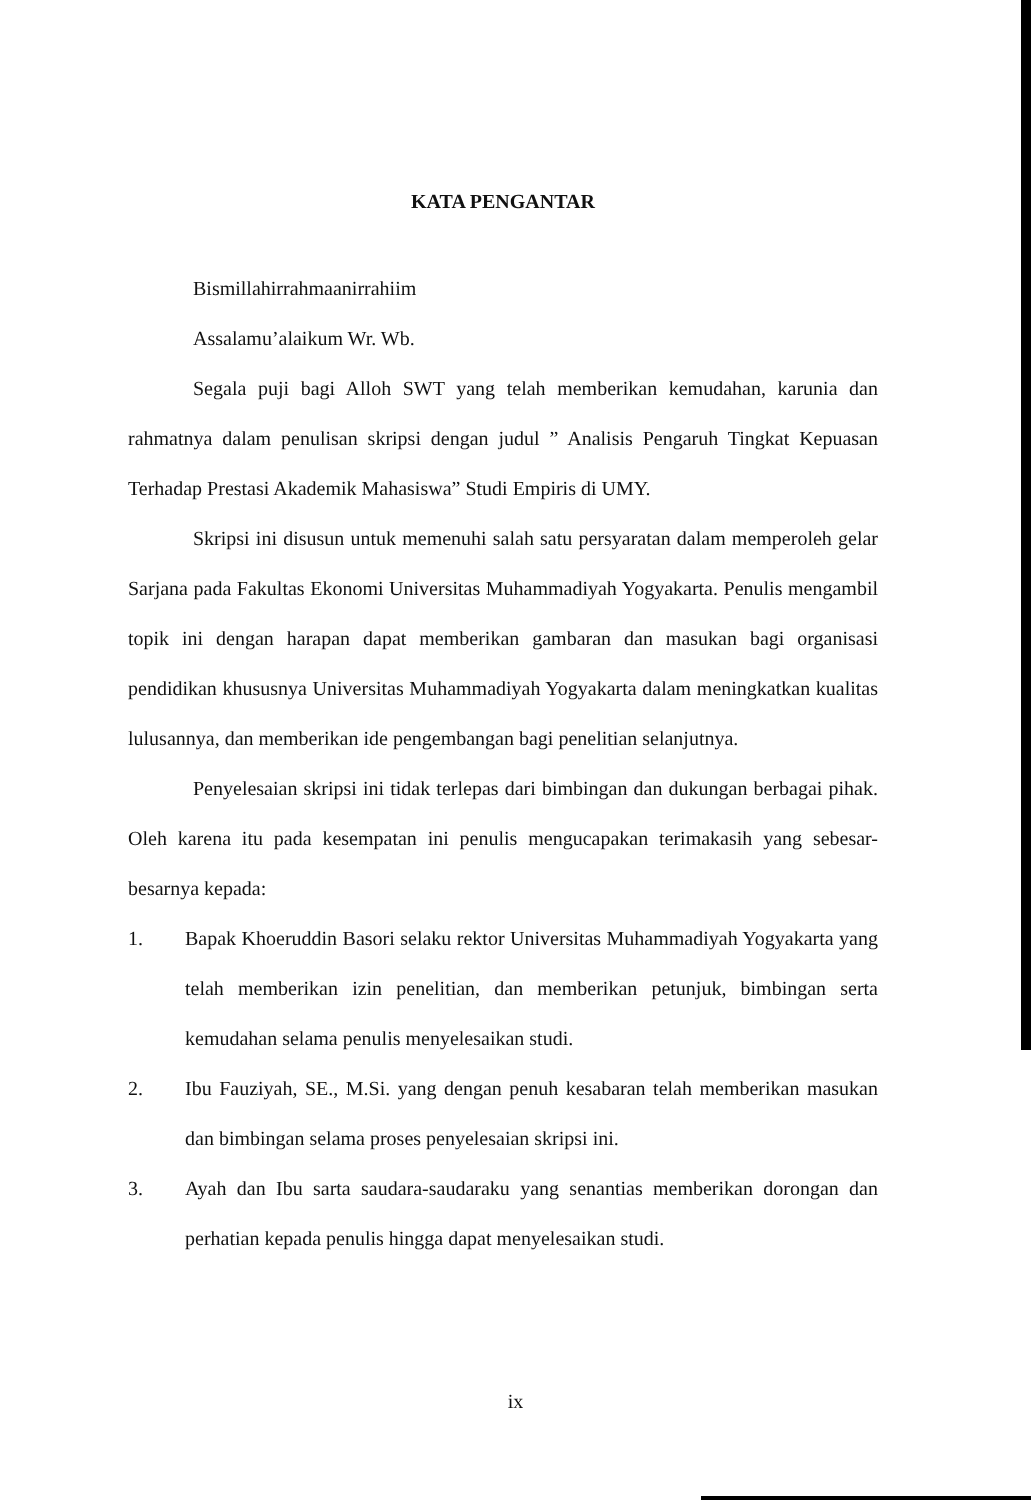KATA PENGANTAR
Bismillahirrahmaanirrahiim
Assalamu’alaikum Wr. Wb.
Segala puji bagi Alloh SWT yang telah memberikan kemudahan, karunia dan rahmatnya dalam penulisan skripsi dengan judul ” Analisis Pengaruh Tingkat Kepuasan Terhadap Prestasi Akademik Mahasiswa” Studi Empiris di UMY.
Skripsi ini disusun untuk memenuhi salah satu persyaratan dalam memperoleh gelar Sarjana pada Fakultas Ekonomi Universitas Muhammadiyah Yogyakarta. Penulis mengambil topik ini dengan harapan dapat memberikan gambaran dan masukan bagi organisasi pendidikan khususnya Universitas Muhammadiyah Yogyakarta dalam meningkatkan kualitas lulusannya, dan memberikan ide pengembangan bagi penelitian selanjutnya.
Penyelesaian skripsi ini tidak terlepas dari bimbingan dan dukungan berbagai pihak. Oleh karena itu pada kesempatan ini penulis mengucapakan terimakasih yang sebesar-besarnya kepada:
1. Bapak Khoeruddin Basori selaku rektor Universitas Muhammadiyah Yogyakarta yang telah memberikan izin penelitian, dan memberikan petunjuk, bimbingan serta kemudahan selama penulis menyelesaikan studi.
2. Ibu Fauziyah, SE., M.Si. yang dengan penuh kesabaran telah memberikan masukan dan bimbingan selama proses penyelesaian skripsi ini.
3. Ayah dan Ibu sarta saudara-saudaraku yang senantias memberikan dorongan dan perhatian kepada penulis hingga dapat menyelesaikan studi.
ix